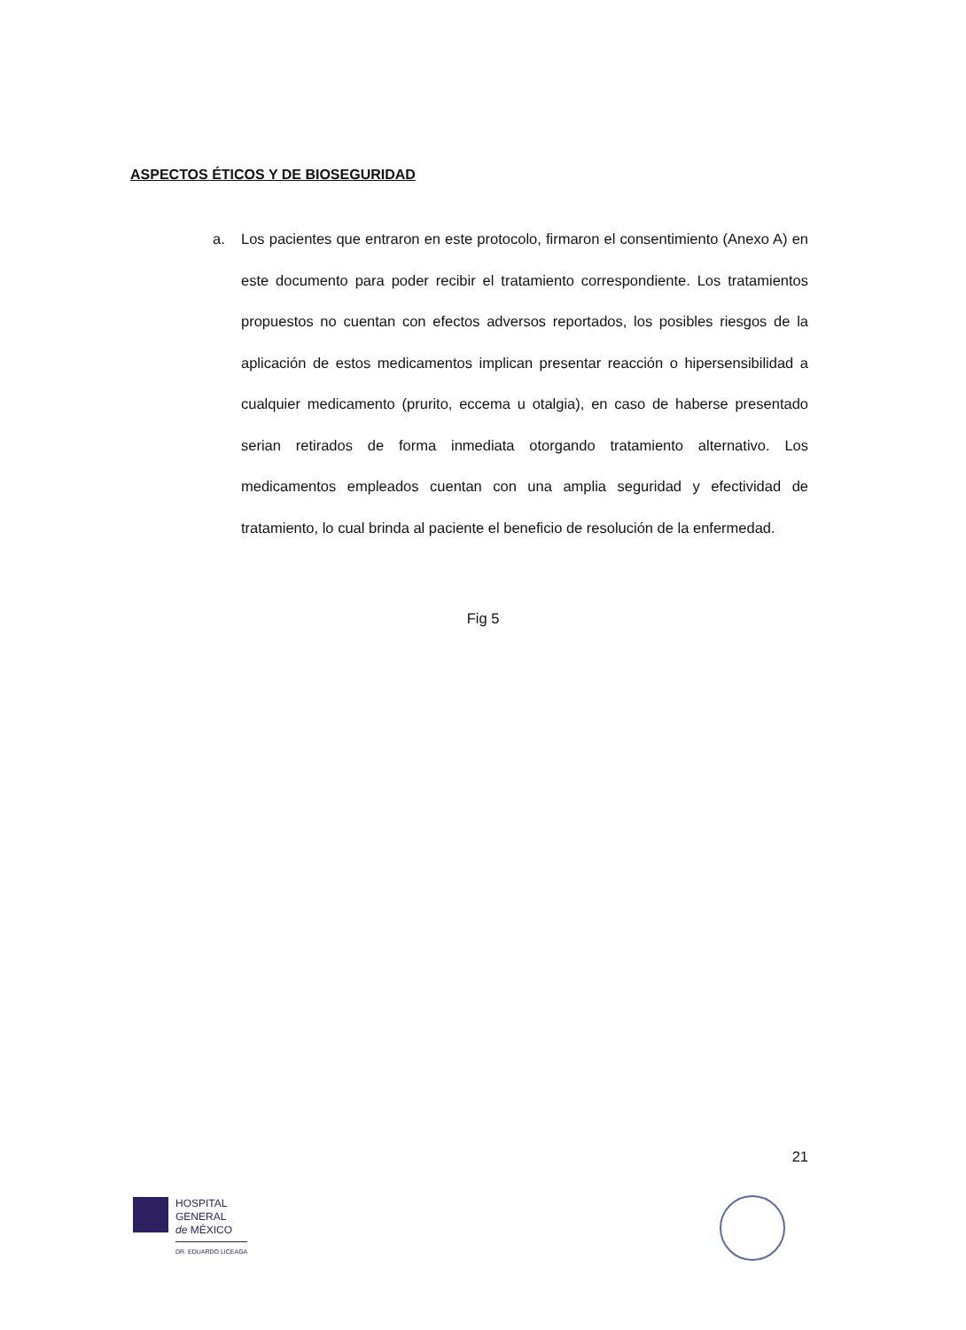ASPECTOS ÉTICOS Y DE BIOSEGURIDAD
a. Los pacientes que entraron en este protocolo, firmaron el consentimiento (Anexo A) en este documento para poder recibir el tratamiento correspondiente. Los tratamientos propuestos no cuentan con efectos adversos reportados, los posibles riesgos de la aplicación de estos medicamentos implican presentar reacción o hipersensibilidad a cualquier medicamento (prurito, eccema u otalgia), en caso de haberse presentado serian retirados de forma inmediata otorgando tratamiento alternativo. Los medicamentos empleados cuentan con una amplia seguridad y efectividad de tratamiento, lo cual brinda al paciente el beneficio de resolución de la enfermedad.
Fig 5
21
HOSPITAL
GENERAL
de MÉXICO
DR. EDUARDO LICEAGA